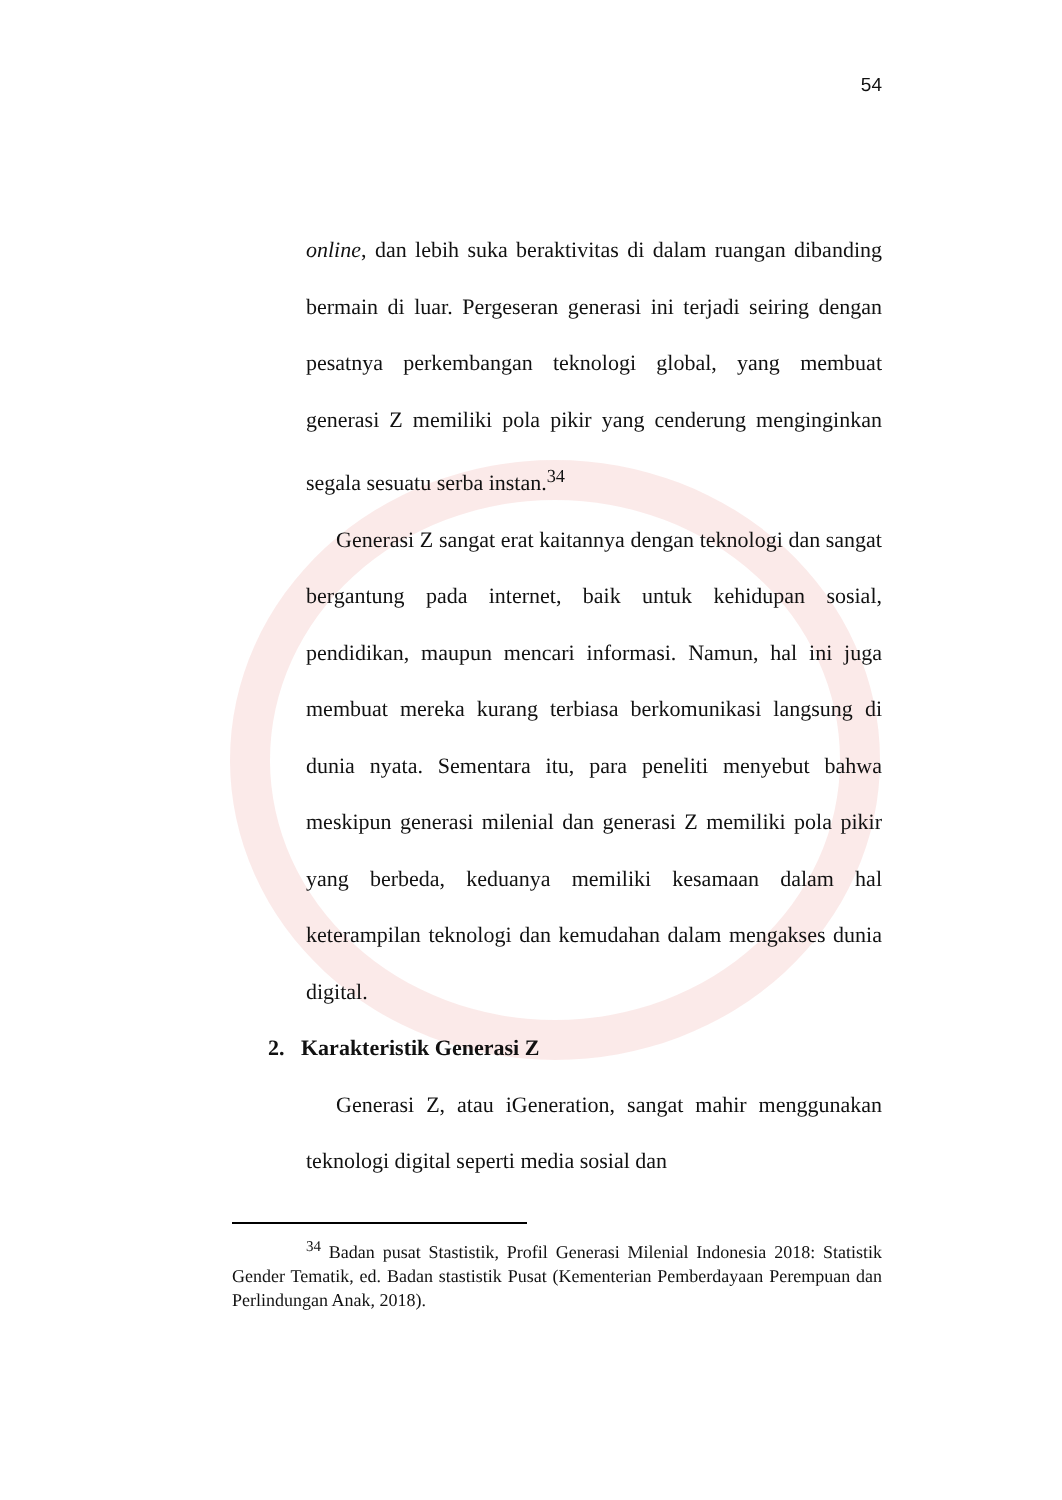54
online, dan lebih suka beraktivitas di dalam ruangan dibanding bermain di luar. Pergeseran generasi ini terjadi seiring dengan pesatnya perkembangan teknologi global, yang membuat generasi Z memiliki pola pikir yang cenderung menginginkan segala sesuatu serba instan.<sup>34</sup>
Generasi Z sangat erat kaitannya dengan teknologi dan sangat bergantung pada internet, baik untuk kehidupan sosial, pendidikan, maupun mencari informasi. Namun, hal ini juga membuat mereka kurang terbiasa berkomunikasi langsung di dunia nyata. Sementara itu, para peneliti menyebut bahwa meskipun generasi milenial dan generasi Z memiliki pola pikir yang berbeda, keduanya memiliki kesamaan dalam hal keterampilan teknologi dan kemudahan dalam mengakses dunia digital.
2. Karakteristik Generasi Z
Generasi Z, atau iGeneration, sangat mahir menggunakan teknologi digital seperti media sosial dan
<sup>34</sup> Badan pusat Stastistik, Profil Generasi Milenial Indonesia 2018: Statistik Gender Tematik, ed. Badan stastistik Pusat (Kementerian Pemberdayaan Perempuan dan Perlindungan Anak, 2018).